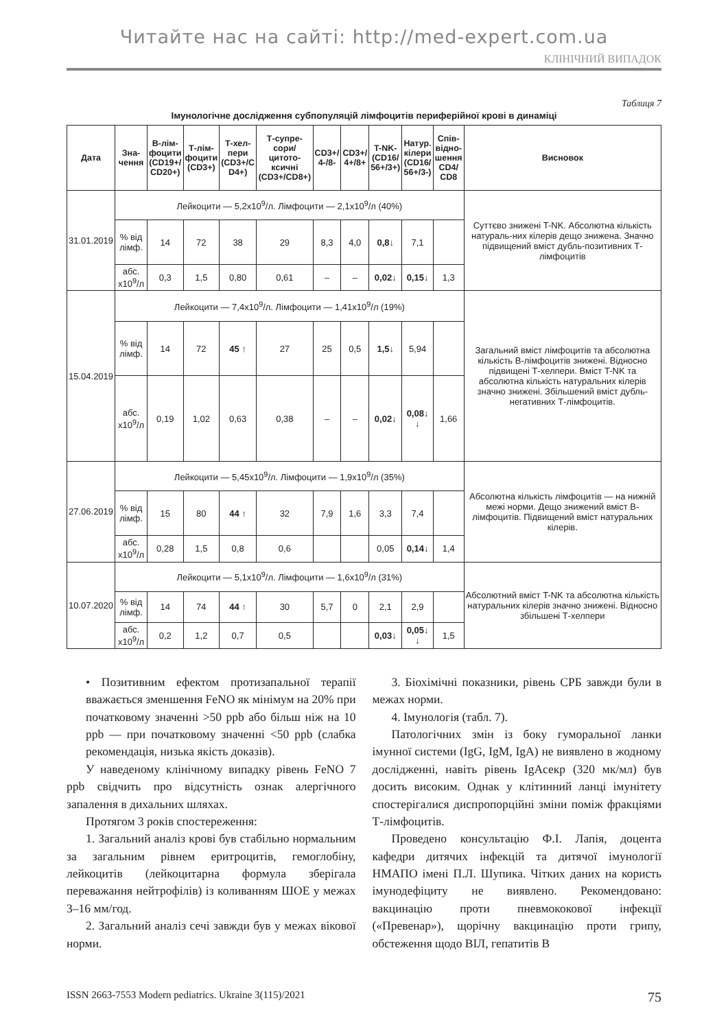Читайте нас на сайті: http://med-expert.com.ua
КЛІНІЧНИЙ ВИПАДОК
Таблиця 7
Імунологічне дослідження субпопуляцій лімфоцитів периферійної крові в динаміці
| Дата | Зна- чення | В-лім- фоцити (CD19+/ CD20+) | Т-лім- фоцити (CD3+) | Т-хел- пери (CD3+/C D4+) | Т-супре- сори/ цитото- ксичні (CD3+/CD8+) | CD3+/ 4-/8- | CD3+/ 4+/8+ | T-NK- (CD16/ 56+/3+) | Натур. кілери (CD16/ 56+/3-) | Спів- відно- шення CD4/ CD8 | Висновок |
| --- | --- | --- | --- | --- | --- | --- | --- | --- | --- | --- | --- |
| 31.01.2019 | Лейкоцити — 5,2x10<sup>9</sup>/л. Лімфоцити — 2,1x10<sup>9</sup>/л (40%) | | | | | | | | | | Суттєво знижені T-NK. Абсолютна кількість натураль-них кілерів дещо знижена. Значно підвищений вміст дубль-позитивних Т-лімфоцитів |
| | % від лімф. | 14 | 72 | 38 | 29 | 8,3 | 4,0 | 0,8 ↓ | 7,1 | | |
| | абс. x10<sup>9</sup>/л | 0,3 | 1,5 | 0,80 | 0,61 | – | – | 0,02 ↓ | 0,15 ↓ | 1,3 | |
| 15.04.2019 | Лейкоцити — 7,4x10<sup>9</sup>/л. Лімфоцити — 1,41x10<sup>9</sup>/л (19%) | | | | | | | | | | Загальний вміст лімфоцитів та абсолютна кількість В-лімфоцитів знижені. Відносно підвищені Т-хелпери. Вміст T-NK та абсолютна кількість натуральних кілерів значно знижені. Збільшений вміст дубль-негативних Т-лімфоцитів. |
| | % від лімф. | 14 | 72 | 45 ↑ | 27 | 25 | 0,5 | 1,5 ↓ | 5,94 | | |
| | абс. x10<sup>9</sup>/л | 0,19 | 1,02 | 0,63 | 0,38 | – | – | 0,02 ↓ | 0,08 ↓ ↓ | 1,66 | |
| 27.06.2019 | Лейкоцити — 5,45x10<sup>9</sup>/л. Лімфоцити — 1,9x10<sup>9</sup>/л (35%) | | | | | | | | | | Абсолютна кількість лімфоцитів — на нижній межі норми. Дещо знижений вміст В-лімфоцитів. Підвищений вміст натуральних кілерів. |
| | % від лімф. | 15 | 80 | 44 ↑ | 32 | 7,9 | 1,6 | 3,3 | 7,4 | | |
| | абс. x10<sup>9</sup>/л | 0,28 | 1,5 | 0,8 | 0,6 | | | 0,05 | 0,14 ↓ | 1,4 | |
| 10.07.2020 | Лейкоцити — 5,1x10<sup>9</sup>/л. Лімфоцити — 1,6x10<sup>9</sup>/л (31%) | | | | | | | | | | Абсолютний вміст T-NK та абсолютна кількість натуральних кілерів значно знижені. Відносно збільшені Т-хелпери |
| | % від лімф. | 14 | 74 | 44 ↑ | 30 | 5,7 | 0 | 2,1 | 2,9 | | |
| | абс. x10<sup>9</sup>/л | 0,2 | 1,2 | 0,7 | 0,5 | | | 0,03 ↓ | 0,05 ↓ ↓ | 1,5 | |
• Позитивним ефектом протизапальної терапії вважається зменшення FeNO як мінімум на 20% при початковому значенні >50 ppb або більш ніж на 10 ppb — при початковому значенні <50 ppb (слабка рекомендація, низька якість доказів).
У наведеному клінічному випадку рівень FeNO 7 ppb свідчить про відсутність ознак алергічного запалення в дихальних шляхах.
Протягом 3 років спостереження:
1. Загальний аналіз крові був стабільно нормальним за загальним рівнем еритроцитів, гемоглобіну, лейкоцитів (лейкоцитарна формула зберігала переважання нейтрофілів) із коливанням ШОЕ у межах 3–16 мм/год.
2. Загальний аналіз сечі завжди був у межах вікової норми.
3. Біохімічні показники, рівень СРБ завжди були в межах норми.
4. Імунологія (табл. 7).
Патологічних змін із боку гуморальної ланки імунної системи (IgG, IgM, IgA) не виявлено в жодному дослідженні, навіть рівень IgAсекр (320 мк/мл) був досить високим. Однак у клітинний ланці імунітету спостерігалися диспропорційні зміни поміж фракціями Т-лімфоцитів.
Проведено консультацію Ф.І. Лапія, доцента кафедри дитячих інфекцій та дитячої імунології НМАПО імені П.Л. Шупика. Чітких даних на користь імунодефіциту не виявлено. Рекомендовано: вакцинацію проти пневмококової інфекції («Превенар»), щорічну вакцинацію проти грипу, обстеження щодо ВІЛ, гепатитів В
ISSN 2663-7553 Modern pediatrics. Ukraine 3(115)/2021 75